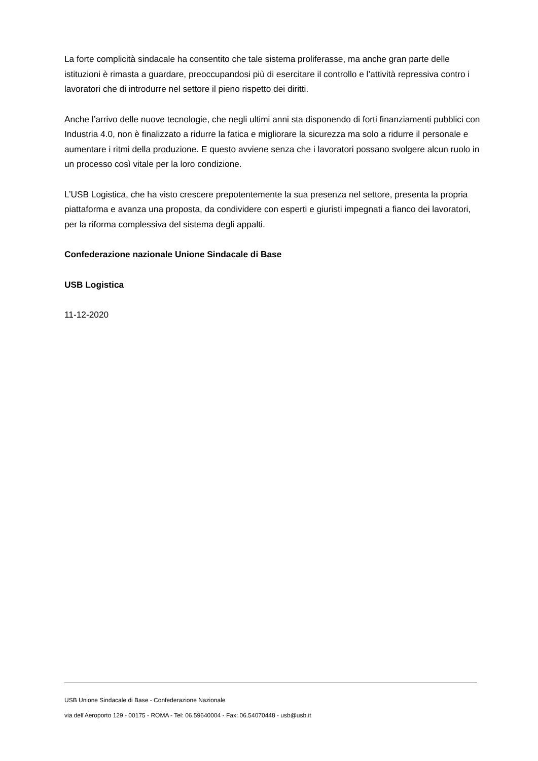La forte complicità sindacale ha consentito che tale sistema proliferasse, ma anche gran parte delle istituzioni è rimasta a guardare, preoccupandosi più di esercitare il controllo e l’attività repressiva contro i lavoratori che di introdurre nel settore il pieno rispetto dei diritti.
Anche l’arrivo delle nuove tecnologie, che negli ultimi anni sta disponendo di forti finanziamenti pubblici con Industria 4.0, non è finalizzato a ridurre la fatica e migliorare la sicurezza ma solo a ridurre il personale e aumentare i ritmi della produzione. E questo avviene senza che i lavoratori possano svolgere alcun ruolo in un processo così vitale per la loro condizione.
L’USB Logistica, che ha visto crescere prepotentemente la sua presenza nel settore, presenta la propria piattaforma e avanza una proposta, da condividere con esperti e giuristi impegnati a fianco dei lavoratori, per la riforma complessiva del sistema degli appalti.
Confederazione nazionale Unione Sindacale di Base
USB Logistica
11-12-2020
USB Unione Sindacale di Base - Confederazione Nazionale
via dell'Aeroporto 129 - 00175 - ROMA - Tel: 06.59640004 - Fax: 06.54070448 - usb@usb.it